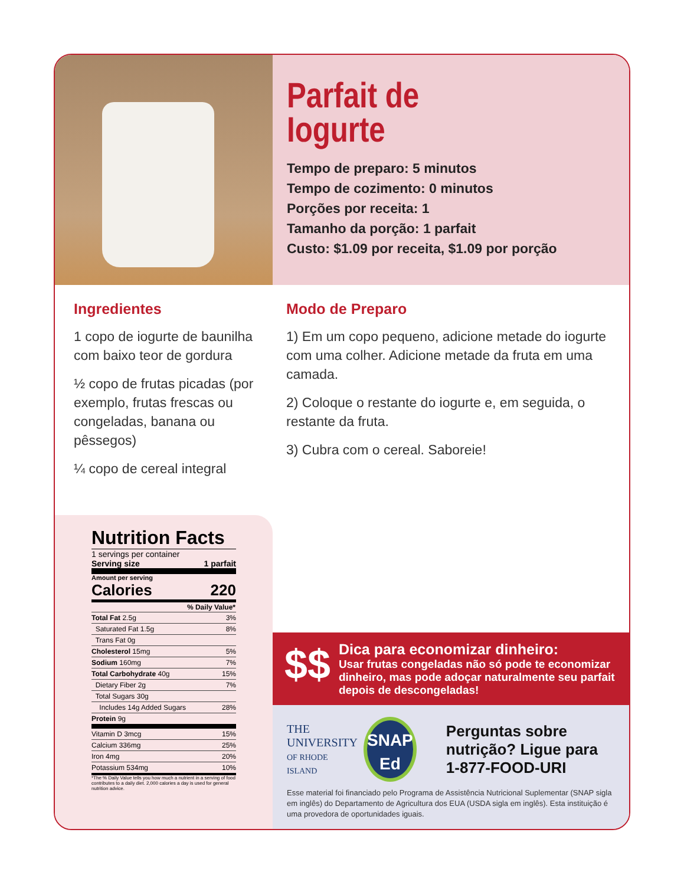Parfait de
Iogurte
Tempo de preparo: 5 minutos
Tempo de cozimento: 0 minutos
Porções por receita: 1
Tamanho da porção: 1 parfait
Custo: $1.09 por receita, $1.09 por porção
Ingredientes
1 copo de iogurte de baunilha com baixo teor de gordura
½ copo de frutas picadas (por exemplo, frutas frescas ou congeladas, banana ou pêssegos)
¼ copo de cereal integral
Modo de Preparo
1) Em um copo pequeno, adicione metade do iogurte com uma colher. Adicione metade da fruta em uma camada.
2) Coloque o restante do iogurte e, em seguida, o restante da fruta.
3) Cubra com o cereal. Saboreie!
Nutrition Facts
1 servings per container
Serving size 1 parfait
Amount per serving
Calories 220
| % Daily Value* | |
| --- | --- |
| Total Fat 2.5g | 3% |
| Saturated Fat 1.5g | 8% |
| Trans Fat 0g | |
| Cholesterol 15mg | 5% |
| Sodium 160mg | 7% |
| Total Carbohydrate 40g | 15% |
| Dietary Fiber 2g | 7% |
| Total Sugars 30g | |
| Includes 14g Added Sugars | 28% |
| Protein 9g | |
| Vitamin D 3mcg | 15% |
| Calcium 336mg | 25% |
| Iron 4mg | 20% |
| Potassium 534mg | 10% |
*The % Daily Value tells you how much a nutrient in a serving of food contributes to a daily diet. 2,000 calories a day is used for general nutrition advice.
$$
Dica para economizar dinheiro:
Usar frutas congeladas não só pode te economizar dinheiro, mas pode adoçar naturalmente seu parfait depois de descongeladas!
THE
UNIVERSITY
OF RHODE ISLAND
SNAP
Ed
Perguntas sobre nutrição? Ligue para 1-877-FOOD-URI
Esse material foi financiado pelo Programa de Assistência Nutricional Suplementar (SNAP sigla em inglês) do Departamento de Agricultura dos EUA (USDA sigla em inglês). Esta instituição é uma provedora de oportunidades iguais.